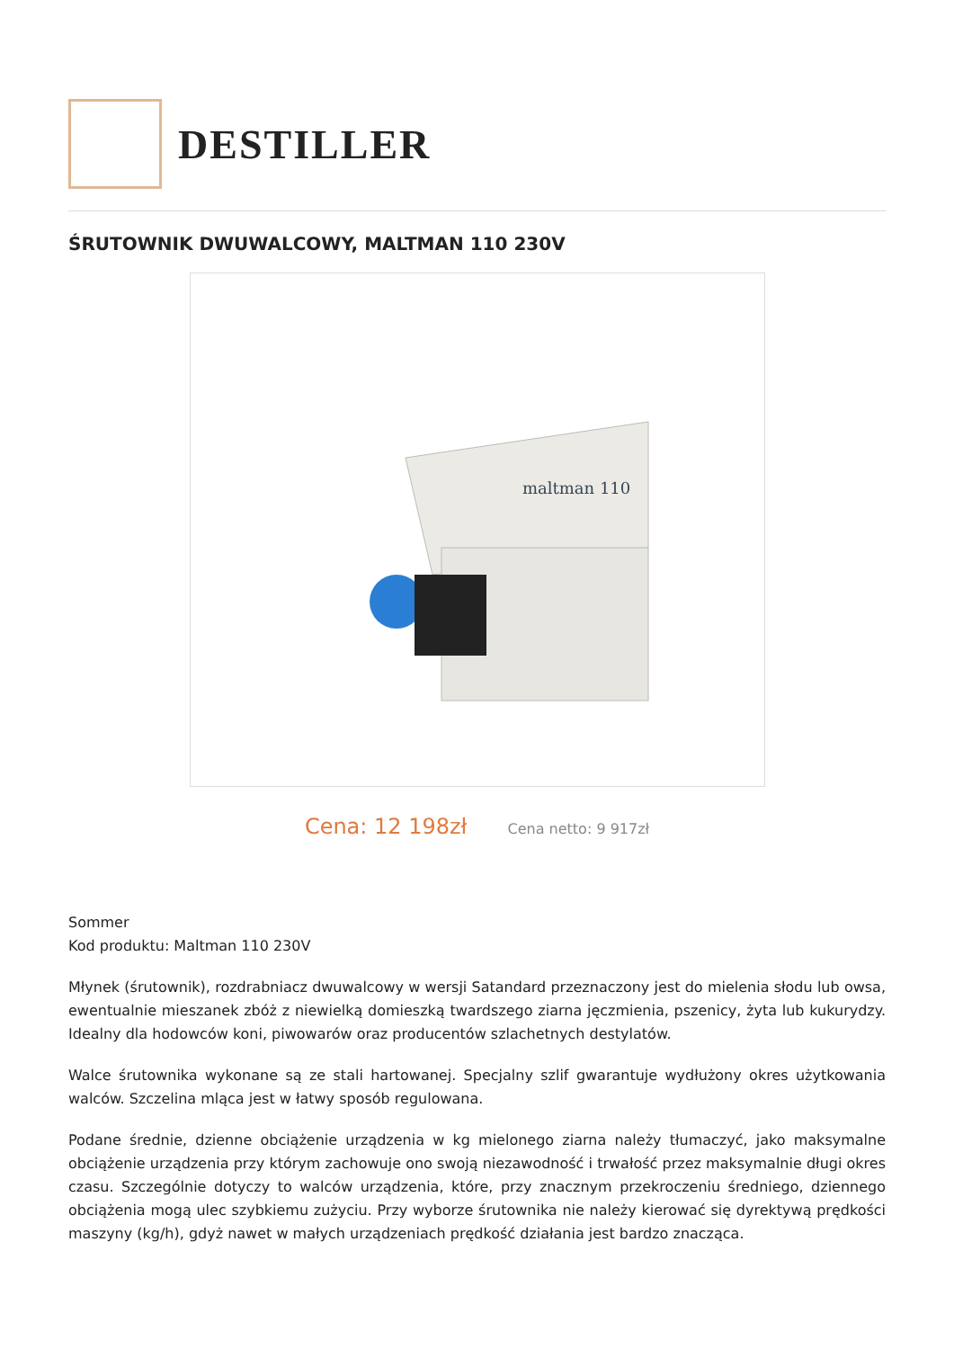DESTILLER
ŚRUTOWNIK DWUWALCOWY, MALTMAN 110 230V
maltman 110
Cena: 12 198zł Cena netto: 9 917zł
Sommer
Kod produktu: Maltman 110 230V
Młynek (śrutownik), rozdrabniacz dwuwalcowy w wersji Satandard przeznaczony jest do mielenia słodu lub owsa, ewentualnie mieszanek zbóż z niewielką domieszką twardszego ziarna jęczmienia, pszenicy, żyta lub kukurydzy. Idealny dla hodowców koni, piwowarów oraz producentów szlachetnych destylatów.
Walce śrutownika wykonane są ze stali hartowanej. Specjalny szlif gwarantuje wydłużony okres użytkowania walców. Szczelina mląca jest w łatwy sposób regulowana.
Podane średnie, dzienne obciążenie urządzenia w kg mielonego ziarna należy tłumaczyć, jako maksymalne obciążenie urządzenia przy którym zachowuje ono swoją niezawodność i trwałość przez maksymalnie długi okres czasu. Szczególnie dotyczy to walców urządzenia, które, przy znacznym przekroczeniu średniego, dziennego obciążenia mogą ulec szybkiemu zużyciu. Przy wyborze śrutownika nie należy kierować się dyrektywą prędkości maszyny (kg/h), gdyż nawet w małych urządzeniach prędkość działania jest bardzo znacząca.